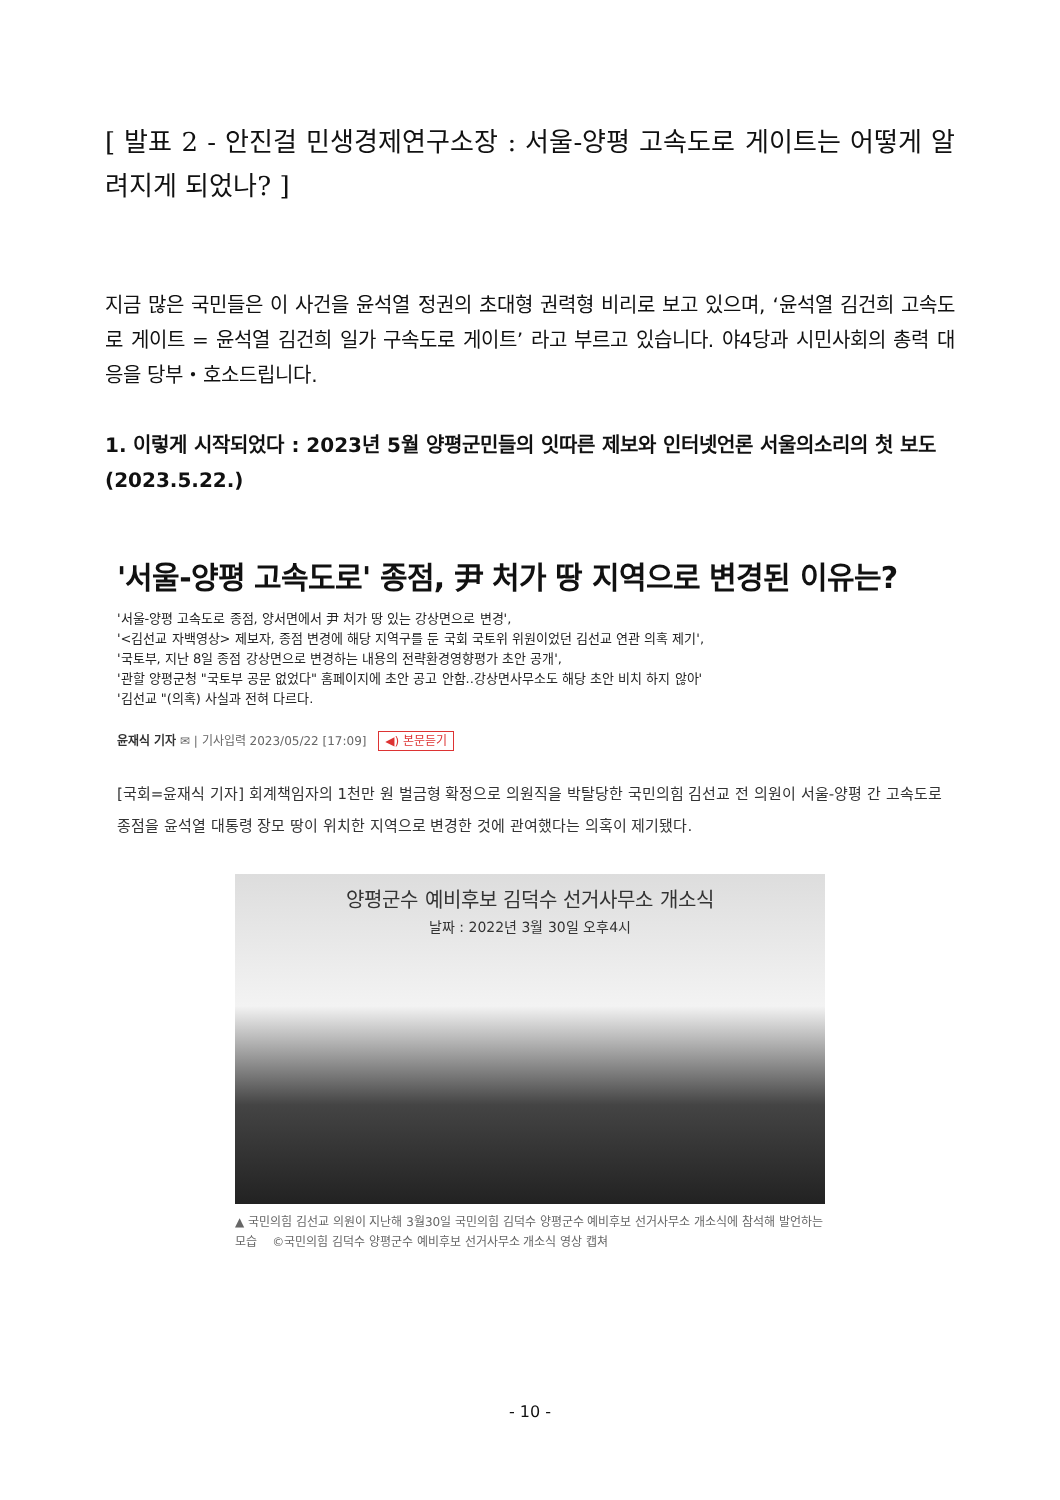[ 발표 2 - 안진걸 민생경제연구소장 : 서울-양평 고속도로 게이트는 어떻게 알려지게 되었나? ]
지금 많은 국민들은 이 사건을 윤석열 정권의 초대형 권력형 비리로 보고 있으며, ‘윤석열 김건희 고속도로 게이트 = 윤석열 김건희 일가 구속도로 게이트’ 라고 부르고 있습니다. 야4당과 시민사회의 총력 대응을 당부・호소드립니다.
1. 이렇게 시작되었다 : 2023년 5월 양평군민들의 잇따른 제보와 인터넷언론 서울의소리의 첫 보도(2023.5.22.)
'서울-양평 고속도로' 종점, 尹 처가 땅 지역으로 변경된 이유는?
'서울-양평 고속도로 종점, 양서면에서 尹 처가 땅 있는 강상면으로 변경',
'<김선교 자백영상> 제보자, 종점 변경에 해당 지역구를 둔 국회 국토위 위원이었던 김선교 연관 의혹 제기',
'국토부, 지난 8일 종점 강상면으로 변경하는 내용의 전략환경영향평가 초안 공개',
'관할 양평군청 "국토부 공문 없었다" 홈페이지에 초안 공고 안함..강상면사무소도 해당 초안 비치 하지 않아'
'김선교 "(의혹) 사실과 전혀 다르다.
윤재식 기자 ✉ | 기사입력 2023/05/22 [17:09] ◀) 본문듣기
[국회=윤재식 기자] 회계책임자의 1천만 원 벌금형 확정으로 의원직을 박탈당한 국민의힘 김선교 전 의원이 서울-양평 간 고속도로 종점을 윤석열 대통령 장모 땅이 위치한 지역으로 변경한 것에 관여했다는 의혹이 제기됐다.
양평군수 예비후보 김덕수 선거사무소 개소식
날짜 : 2022년 3월 30일 오후4시
▲ 국민의힘 김선교 의원이 지난해 3월30일 국민의힘 김덕수 양평군수 예비후보 선거사무소 개소식에 참석해 발언하는 모습 ©국민의힘 김덕수 양평군수 예비후보 선거사무소 개소식 영상 캡쳐
- 10 -